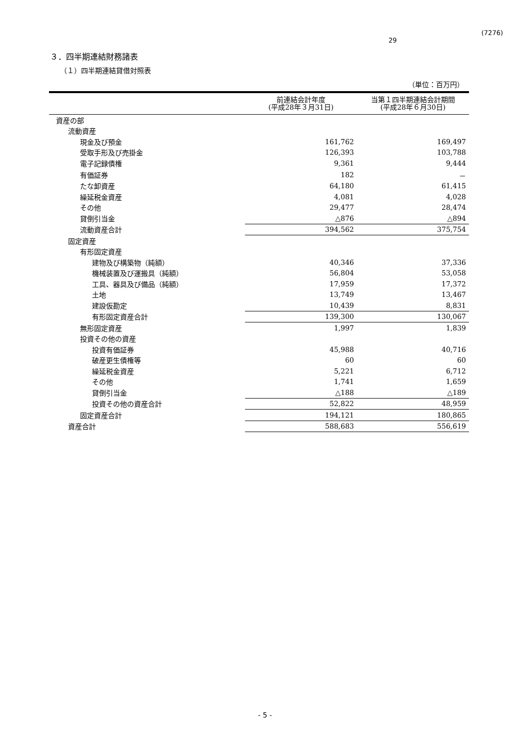(7276)
29
３．四半期連結財務諸表
（１）四半期連結貸借対照表
（単位：百万円）
| | 前連結会計年度 (平成28年３月31日) | 当第１四半期連結会計期間 (平成28年６月30日) |
| --- | --- | --- |
| 資産の部 | | |
| 流動資産 | | |
| 現金及び預金 | 161,762 | 169,497 |
| 受取手形及び売掛金 | 126,393 | 103,788 |
| 電子記録債権 | 9,361 | 9,444 |
| 有価証券 | 182 | － |
| たな卸資産 | 64,180 | 61,415 |
| 繰延税金資産 | 4,081 | 4,028 |
| その他 | 29,477 | 28,474 |
| 貸倒引当金 | △876 | △894 |
| 流動資産合計 | 394,562 | 375,754 |
| 固定資産 | | |
| 有形固定資産 | | |
| 建物及び構築物（純額） | 40,346 | 37,336 |
| 機械装置及び運搬具（純額） | 56,804 | 53,058 |
| 工具、器具及び備品（純額） | 17,959 | 17,372 |
| 土地 | 13,749 | 13,467 |
| 建設仮勘定 | 10,439 | 8,831 |
| 有形固定資産合計 | 139,300 | 130,067 |
| 無形固定資産 | 1,997 | 1,839 |
| 投資その他の資産 | | |
| 投資有価証券 | 45,988 | 40,716 |
| 破産更生債権等 | 60 | 60 |
| 繰延税金資産 | 5,221 | 6,712 |
| その他 | 1,741 | 1,659 |
| 貸倒引当金 | △188 | △189 |
| 投資その他の資産合計 | 52,822 | 48,959 |
| 固定資産合計 | 194,121 | 180,865 |
| 資産合計 | 588,683 | 556,619 |
- 5 -